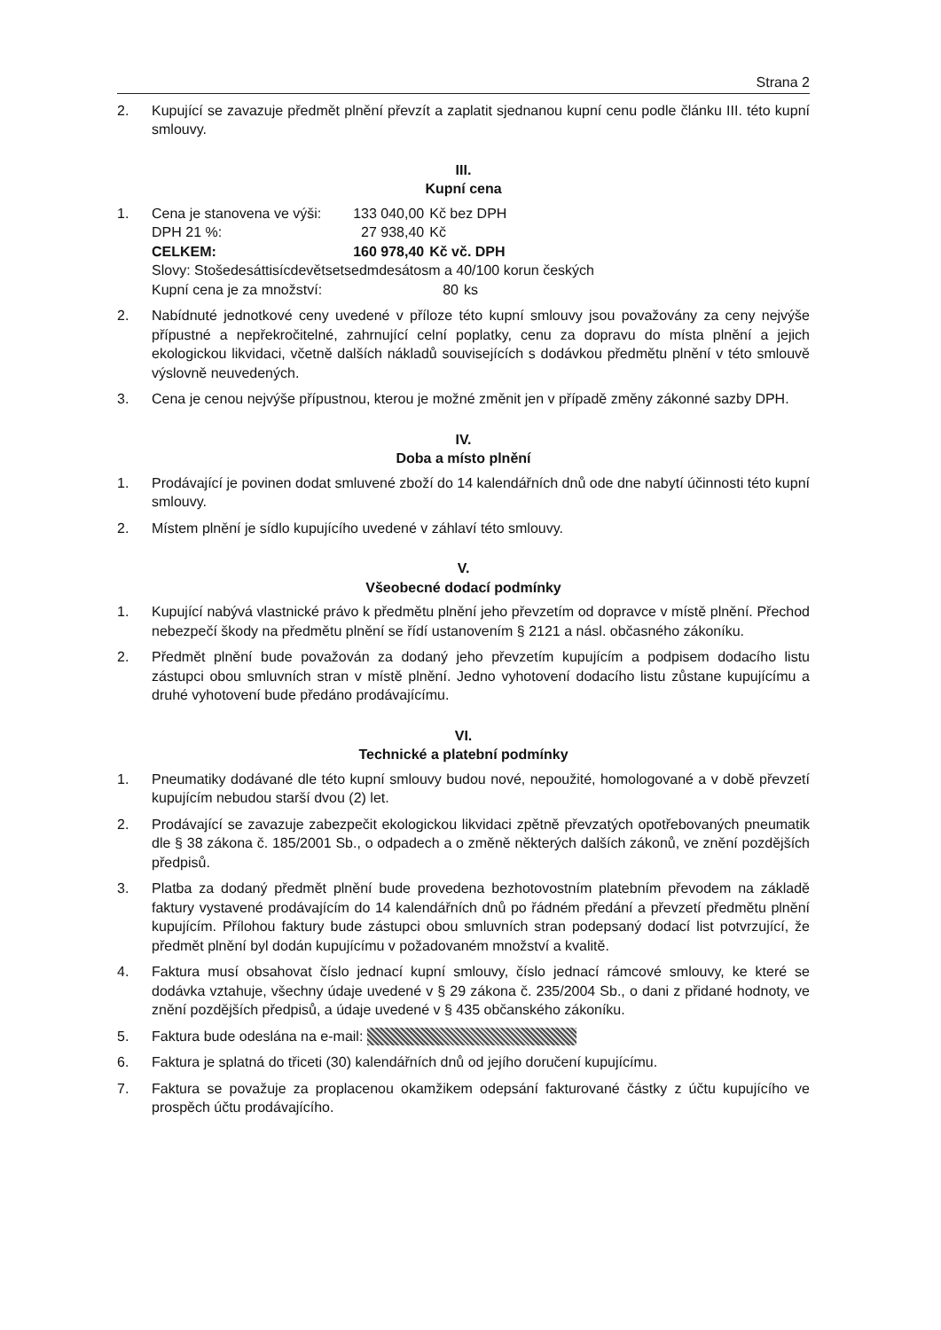Strana 2
2. Kupující se zavazuje předmět plnění převzít a zaplatit sjednanou kupní cenu podle článku III. této kupní smlouvy.
III.
Kupní cena
1.
| Cena je stanovena ve výši: | 133 040,00 | Kč bez DPH |
| DPH 21 %: | 27 938,40 | Kč |
| CELKEM: | 160 978,40 | Kč vč. DPH |
Slovy: Stošedesáttisícdevětsetsedmdesátosm a 40/100 korun českých
| Kupní cena je za množství: | 80 | ks |
2. Nabídnuté jednotkové ceny uvedené v příloze této kupní smlouvy jsou považovány za ceny nejvýše přípustné a nepřekročitelné, zahrnující celní poplatky, cenu za dopravu do místa plnění a jejich ekologickou likvidaci, včetně dalších nákladů souvisejících s dodávkou předmětu plnění v této smlouvě výslovně neuvedených.
3. Cena je cenou nejvýše přípustnou, kterou je možné změnit jen v případě změny zákonné sazby DPH.
IV.
Doba a místo plnění
1. Prodávající je povinen dodat smluvené zboží do 14 kalendářních dnů ode dne nabytí účinnosti této kupní smlouvy.
2. Místem plnění je sídlo kupujícího uvedené v záhlaví této smlouvy.
V.
Všeobecné dodací podmínky
1. Kupující nabývá vlastnické právo k předmětu plnění jeho převzetím od dopravce v místě plnění. Přechod nebezpečí škody na předmětu plnění se řídí ustanovením § 2121 a násl. občasného zákoníku.
2. Předmět plnění bude považován za dodaný jeho převzetím kupujícím a podpisem dodacího listu zástupci obou smluvních stran v místě plnění. Jedno vyhotovení dodacího listu zůstane kupujícímu a druhé vyhotovení bude předáno prodávajícímu.
VI.
Technické a platební podmínky
1. Pneumatiky dodávané dle této kupní smlouvy budou nové, nepoužité, homologované a v době převzetí kupujícím nebudou starší dvou (2) let.
2. Prodávající se zavazuje zabezpečit ekologickou likvidaci zpětně převzatých opotřebovaných pneumatik dle § 38 zákona č. 185/2001 Sb., o odpadech a o změně některých dalších zákonů, ve znění pozdějších předpisů.
3. Platba za dodaný předmět plnění bude provedena bezhotovostním platebním převodem na základě faktury vystavené prodávajícím do 14 kalendářních dnů po řádném předání a převzetí předmětu plnění kupujícím. Přílohou faktury bude zástupci obou smluvních stran podepsaný dodací list potvrzující, že předmět plnění byl dodán kupujícímu v požadovaném množství a kvalitě.
4. Faktura musí obsahovat číslo jednací kupní smlouvy, číslo jednací rámcové smlouvy, ke které se dodávka vztahuje, všechny údaje uvedené v § 29 zákona č. 235/2004 Sb., o dani z přidané hodnoty, ve znění pozdějších předpisů, a údaje uvedené v § 435 občanského zákoníku.
5. Faktura bude odeslána na e-mail:
6. Faktura je splatná do třiceti (30) kalendářních dnů od jejího doručení kupujícímu.
7. Faktura se považuje za proplacenou okamžikem odepsání fakturované částky z účtu kupujícího ve prospěch účtu prodávajícího.